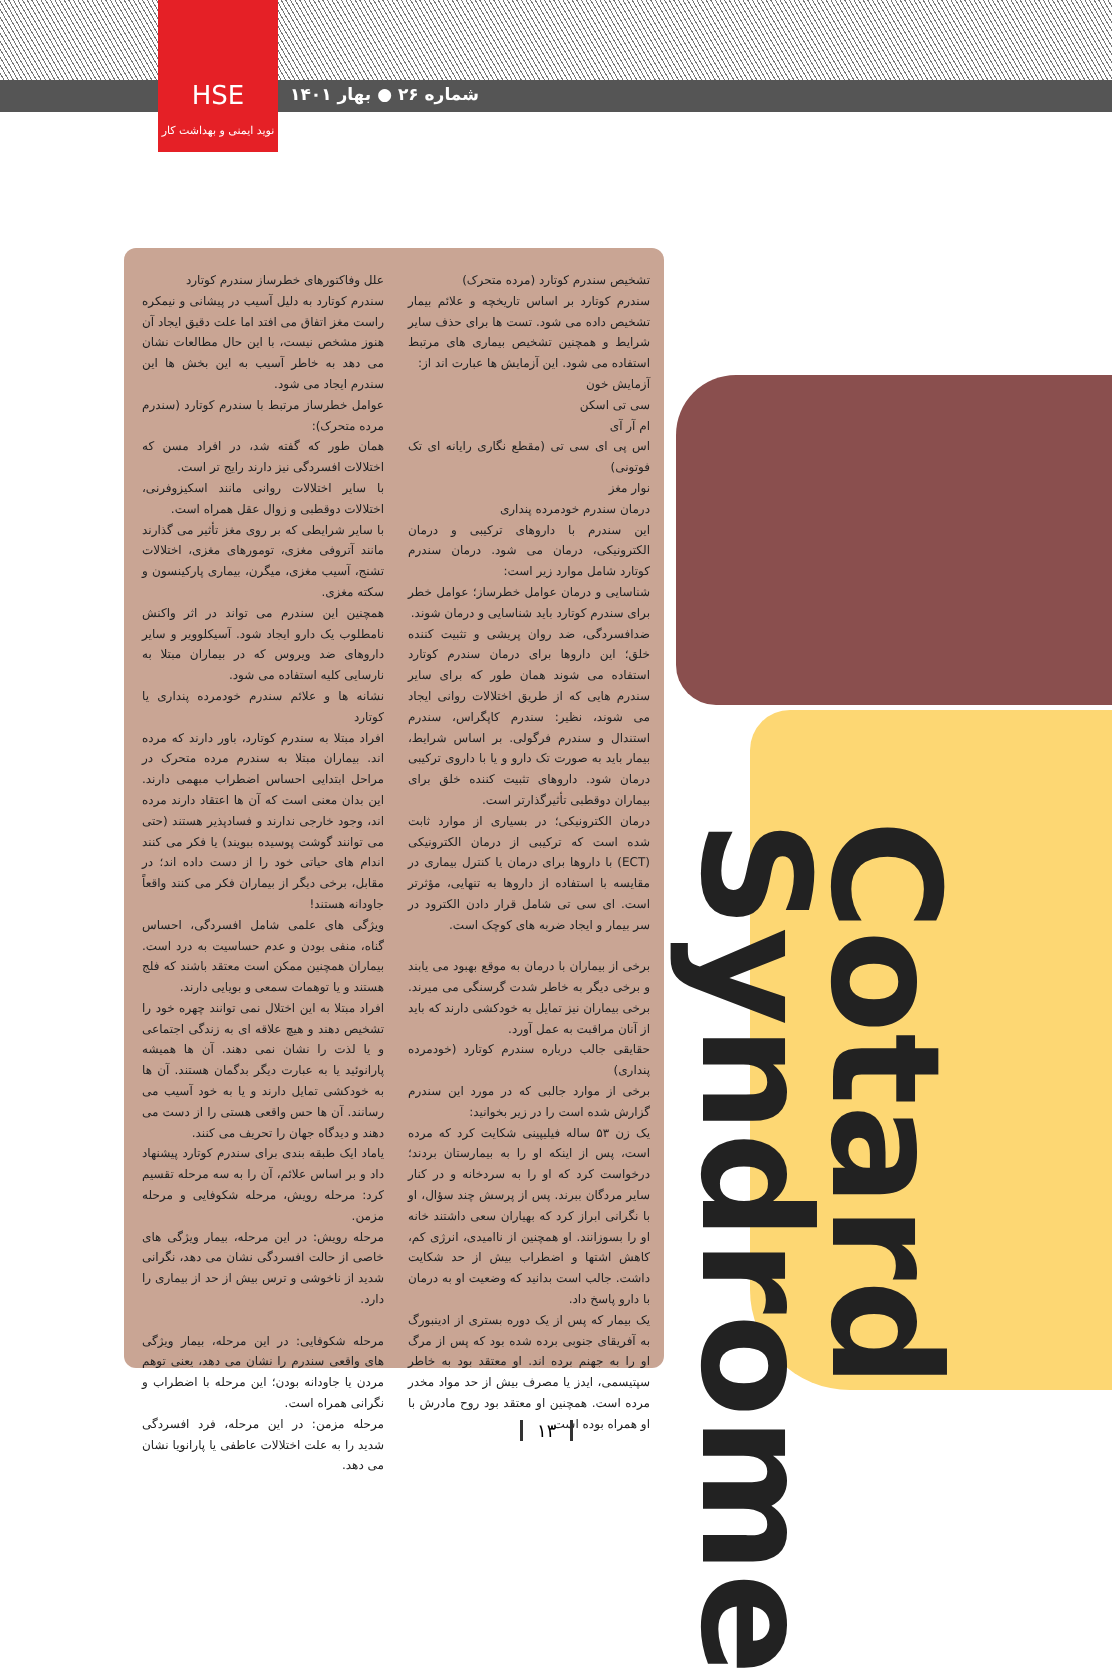HSE
نوید ایمنی و بهداشت کار
شماره ۲۶ ● بهار ۱۴۰۱
Cotard Syndrome
علل وفاکتورهای خطرساز سندرم کوتارد
سندرم کوتارد به دلیل آسیب در پیشانی و نیمکره راست مغز اتفاق می افتد اما علت دقیق ایجاد آن هنوز مشخص نیست، با این حال مطالعات نشان می دهد به خاطر آسیب به این بخش ها این سندرم ایجاد می شود.
عوامل خطرساز مرتبط با سندرم کوتارد (سندرم مرده متحرک):
همان طور که گفته شد، در افراد مسن که اختلالات افسردگی نیز دارند رایج تر است.
با سایر اختلالات روانی مانند اسکیزوفرنی، اختلالات دوقطبی و زوال عقل همراه است.
با سایر شرایطی که بر روی مغز تأثیر می گذارند مانند آتروفی مغزی، تومورهای مغزی، اختلالات تشنج، آسیب مغزی، میگرن، بیماری پارکینسون و سکته مغزی.
همچنین این سندرم می تواند در اثر واکنش نامطلوب یک دارو ایجاد شود. آسیکلوویر و سایر داروهای ضد ویروس که در بیماران مبتلا به نارسایی کلیه استفاده می شود.
نشانه ها و علائم سندرم خودمرده پنداری یا کوتارد
افراد مبتلا به سندرم کوتارد، باور دارند که مرده اند. بیماران مبتلا به سندرم مرده متحرک در مراحل ابتدایی احساس اضطراب مبهمی دارند. این بدان معنی است که آن ها اعتقاد دارند مرده اند، وجود خارجی ندارند و فسادپذیر هستند (حتی می توانند گوشت پوسیده ببویند) یا فکر می کنند اندام های حیاتی خود را از دست داده اند؛ در مقابل، برخی دیگر از بیماران فکر می کنند واقعاً جاودانه هستند!
ویژگی های علمی شامل افسردگی، احساس گناه، منفی بودن و عدم حساسیت به درد است. بیماران همچنین ممکن است معتقد باشند که فلج هستند و یا توهمات سمعی و بویایی دارند.
افراد مبتلا به این اختلال نمی توانند چهره خود را تشخیص دهند و هیچ علاقه ای به زندگی اجتماعی و یا لذت را نشان نمی دهند. آن ها همیشه پارانوئید یا به عبارت دیگر بدگمان هستند. آن ها به خودکشی تمایل دارند و یا به خود آسیب می رسانند. آن ها حس واقعی هستی را از دست می دهند و دیدگاه جهان را تحریف می کنند.
یاماد ایک طبقه بندی برای سندرم کوتارد پیشنهاد داد و بر اساس علائم، آن را به سه مرحله تقسیم کرد: مرحله رویش، مرحله شکوفایی و مرحله مزمن.
مرحله رویش: در این مرحله، بیمار ویژگی های خاصی از حالت افسردگی نشان می دهد، نگرانی شدید از ناخوشی و ترس بیش از حد از بیماری را دارد.
مرحله شکوفایی: در این مرحله، بیمار ویژگی های واقعی سندرم را نشان می دهد، یعنی توهم مردن یا جاودانه بودن؛ این مرحله با اضطراب و نگرانی همراه است.
مرحله مزمن: در این مرحله، فرد افسردگی شدید را به علت اختلالات عاطفی یا پارانویا نشان می دهد.
تشخیص سندرم کوتارد (مرده متحرک)
سندرم کوتارد بر اساس تاریخچه و علائم بیمار تشخیص داده می شود. تست ها برای حذف سایر شرایط و همچنین تشخیص بیماری های مرتبط استفاده می شود. این آزمایش ها عبارت اند از:
آزمایش خون
سی تی اسکن
ام آر آی
اس پی ای سی تی (مقطع نگاری رایانه ای تک فوتونی)
نوار مغز
درمان سندرم خودمرده پنداری
این سندرم با داروهای ترکیبی و درمان الکترونیکی، درمان می شود. درمان سندرم کوتارد شامل موارد زیر است:
شناسایی و درمان عوامل خطرساز؛ عوامل خطر برای سندرم کوتارد باید شناسایی و درمان شوند.
ضدافسردگی، ضد روان پریشی و تثبیت کننده خلق؛ این داروها برای درمان سندرم کوتارد استفاده می شوند همان طور که برای سایر سندرم هایی که از طریق اختلالات روانی ایجاد می شوند، نظیر: سندرم کاپگراس، سندرم استندال و سندرم فرگولی. بر اساس شرایط، بیمار باید به صورت تک دارو و یا با داروی ترکیبی درمان شود. داروهای تثبیت کننده خلق برای بیماران دوقطبی تأثیرگذارتر است.
درمان الکترونیکی؛ در بسیاری از موارد ثابت شده است که ترکیبی از درمان الکترونیکی (ECT) با داروها برای درمان یا کنترل بیماری در مقایسه با استفاده از داروها به تنهایی، مؤثرتر است. ای سی تی شامل قرار دادن الکترود در سر بیمار و ایجاد ضربه های کوچک است.
برخی از بیماران با درمان به موقع بهبود می یابند و برخی دیگر به خاطر شدت گرسنگی می میرند. برخی بیماران نیز تمایل به خودکشی دارند که باید از آنان مراقبت به عمل آورد.
حقایقی جالب درباره سندرم کوتارد (خودمرده پنداری)
برخی از موارد جالبی که در مورد این سندرم گزارش شده است را در زیر بخوانید:
یک زن ۵۳ ساله فیلیپینی شکایت کرد که مرده است، پس از اینکه او را به بیمارستان بردند؛ درخواست کرد که او را به سردخانه و در کنار سایر مردگان ببرند. پس از پرسش چند سؤال، او با نگرانی ابراز کرد که بهیاران سعی داشتند خانه او را بسوزانند. او همچنین از ناامیدی، انرژی کم، کاهش اشتها و اضطراب بیش از حد شکایت داشت. جالب است بدانید که وضعیت او به درمان با دارو پاسخ داد.
یک بیمار که پس از یک دوره بستری از ادینبورگ به آفریقای جنوبی برده شده بود که پس از مرگ او را به جهنم برده اند. او معتقد بود به خاطر سپتیسمی، ایدز یا مصرف بیش از حد مواد مخدر مرده است. همچنین او معتقد بود روح مادرش با او همراه بوده است.
۱۳